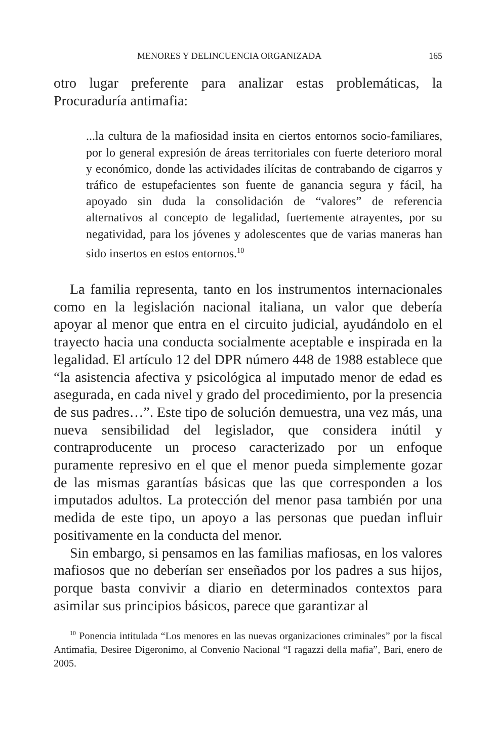MENORES Y DELINCUENCIA ORGANIZADA 165
otro lugar preferente para analizar estas problemáticas, la Procuraduría antimafia:
...la cultura de la mafiosidad insita en ciertos entornos socio-familiares, por lo general expresión de áreas territoriales con fuerte deterioro moral y económico, donde las actividades ilícitas de contrabando de cigarros y tráfico de estupefacientes son fuente de ganancia segura y fácil, ha apoyado sin duda la consolidación de “valores” de referencia alternativos al concepto de legalidad, fuertemente atrayentes, por su negatividad, para los jóvenes y adolescentes que de varias maneras han sido insertos en estos entornos.<sup>10</sup>
La familia representa, tanto en los instrumentos internacionales como en la legislación nacional italiana, un valor que debería apoyar al menor que entra en el circuito judicial, ayudándolo en el trayecto hacia una conducta socialmente aceptable e inspirada en la legalidad. El artículo 12 del DPR número 448 de 1988 establece que “la asistencia afectiva y psicológica al imputado menor de edad es asegurada, en cada nivel y grado del procedimiento, por la presencia de sus padres…”. Este tipo de solución demuestra, una vez más, una nueva sensibilidad del legislador, que considera inútil y contraproducente un proceso caracterizado por un enfoque puramente represivo en el que el menor pueda simplemente gozar de las mismas garantías básicas que las que corresponden a los imputados adultos. La protección del menor pasa también por una medida de este tipo, un apoyo a las personas que puedan influir positivamente en la conducta del menor.
Sin embargo, si pensamos en las familias mafiosas, en los valores mafiosos que no deberían ser enseñados por los padres a sus hijos, porque basta convivir a diario en determinados contextos para asimilar sus principios básicos, parece que garantizar al
<sup>10</sup> Ponencia intitulada “Los menores en las nuevas organizaciones criminales” por la fiscal Antimafia, Desiree Digeronimo, al Convenio Nacional “I ragazzi della mafia”, Bari, enero de 2005.